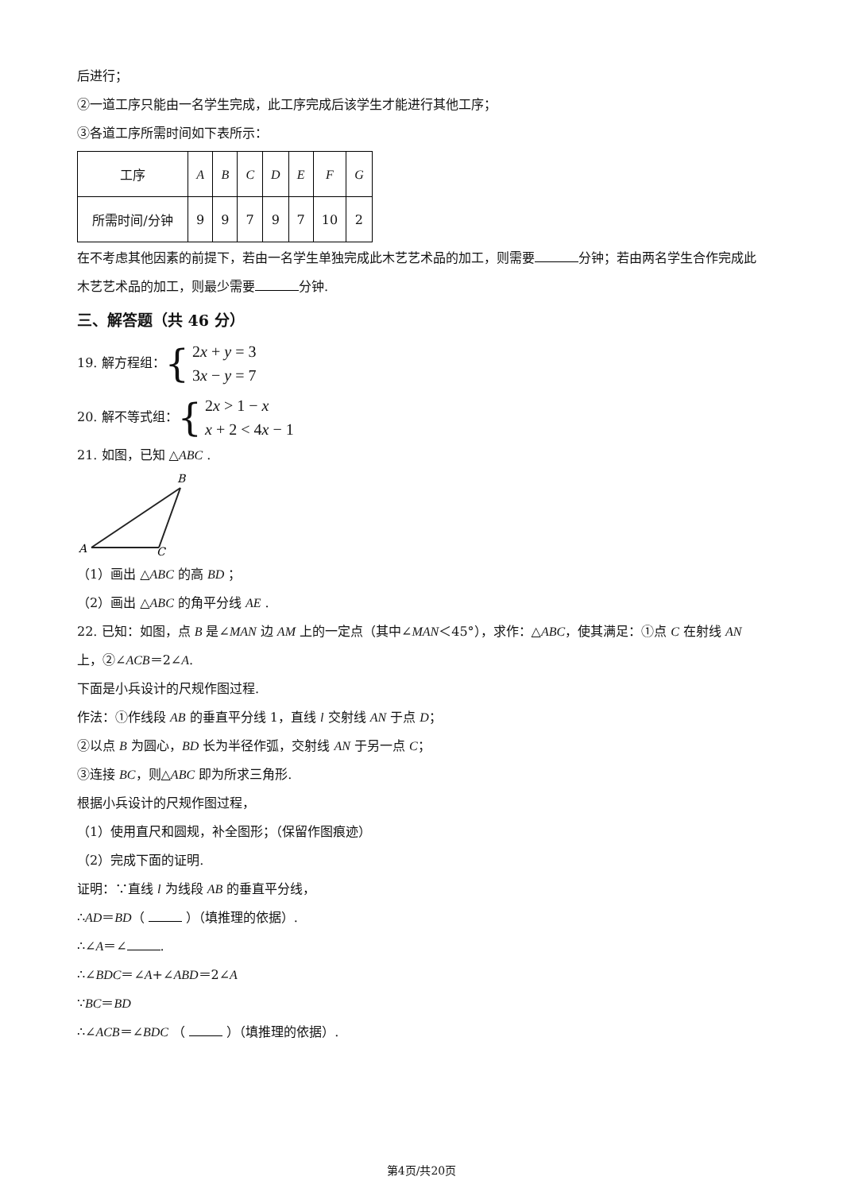后进行；
②一道工序只能由一名学生完成，此工序完成后该学生才能进行其他工序；
③各道工序所需时间如下表所示：
| 工序 | A | B | C | D | E | F | G |
| 所需时间/分钟 | 9 | 9 | 7 | 9 | 7 | 10 | 2 |
在不考虑其他因素的前提下，若由一名学生单独完成此木艺艺术品的加工，则需要 分钟；若由两名学生合作完成此木艺艺术品的加工，则最少需要 分钟.
三、解答题（共 46 分）
19. 解方程组： { 2x + y = 3
3x − y = 7
20. 解不等式组： { 2x > 1 − x
x + 2 < 4x − 1
21. 如图，已知 △ABC .
B
A
C
（1）画出 △ABC 的高 BD ；
（2）画出 △ABC 的角平分线 AE .
22. 已知：如图，点 B 是∠MAN 边 AM 上的一定点（其中∠MAN＜45°），求作：△ABC，使其满足：①点 C 在射线 AN 上，②∠ACB＝2∠A.
下面是小兵设计的尺规作图过程.
作法：①作线段 AB 的垂直平分线 1，直线 l 交射线 AN 于点 D；
②以点 B 为圆心，BD 长为半径作弧，交射线 AN 于另一点 C；
③连接 BC，则△ABC 即为所求三角形.
根据小兵设计的尺规作图过程，
（1）使用直尺和圆规，补全图形；（保留作图痕迹）
（2）完成下面的证明.
证明：∵直线 l 为线段 AB 的垂直平分线，
∴AD＝BD（ ）（填推理的依据）.
∴∠A＝∠ .
∴∠BDC＝∠A+∠ABD＝2∠A
∵BC＝BD
∴∠ACB＝∠BDC （ ）（填推理的依据）.
第4页/共20页